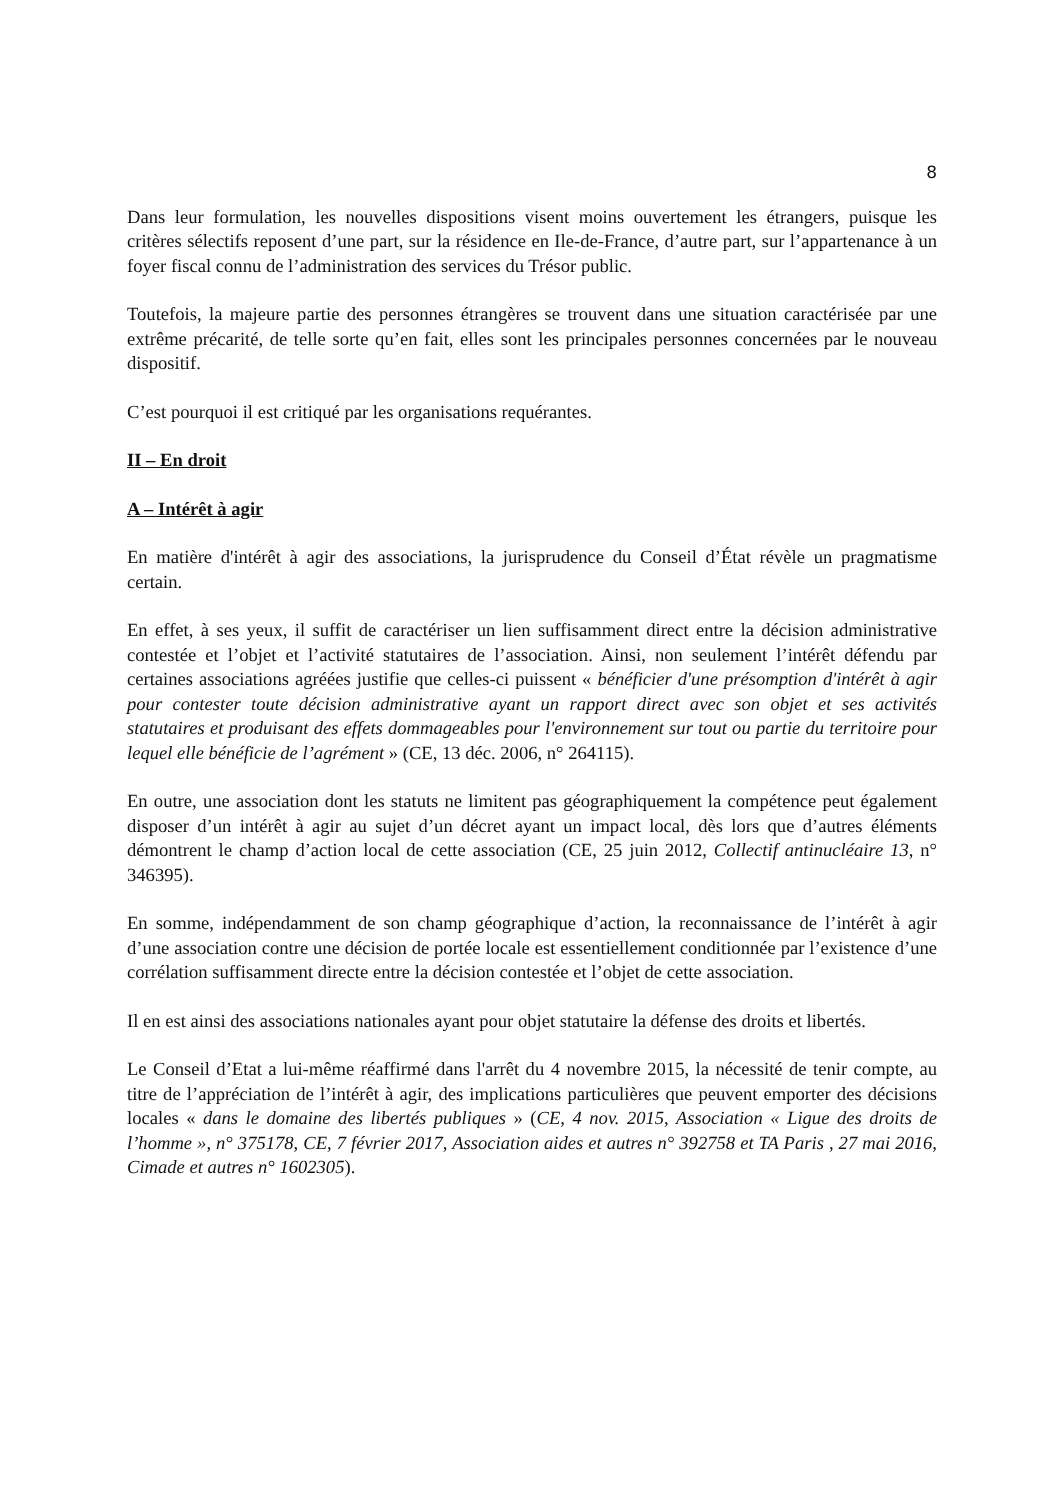8
Dans leur formulation, les nouvelles dispositions visent moins ouvertement les étrangers, puisque les critères sélectifs reposent d’une part, sur la résidence en Ile-de-France, d’autre part, sur l’appartenance à un foyer fiscal connu de l’administration des services du Trésor public.
Toutefois, la majeure partie des personnes étrangères se trouvent dans une situation caractérisée par une extrême précarité, de telle sorte qu’en fait, elles sont les principales personnes concernées par le nouveau dispositif.
C’est pourquoi il est critiqué par les organisations requérantes.
II – En droit
A – Intérêt à agir
En matière d'intérêt à agir des associations, la jurisprudence du Conseil d’État révèle un pragmatisme certain.
En effet, à ses yeux, il suffit de caractériser un lien suffisamment direct entre la décision administrative contestée et l’objet et l’activité statutaires de l’association. Ainsi, non seulement l’intérêt défendu par certaines associations agréées justifie que celles-ci puissent « bénéficier d'une présomption d'intérêt à agir pour contester toute décision administrative ayant un rapport direct avec son objet et ses activités statutaires et produisant des effets dommageables pour l'environnement sur tout ou partie du territoire pour lequel elle bénéficie de l’agrément » (CE, 13 déc. 2006, n° 264115).
En outre, une association dont les statuts ne limitent pas géographiquement la compétence peut également disposer d’un intérêt à agir au sujet d’un décret ayant un impact local, dès lors que d’autres éléments démontrent le champ d’action local de cette association (CE, 25 juin 2012, Collectif antinucléaire 13, n° 346395).
En somme, indépendamment de son champ géographique d’action, la reconnaissance de l’intérêt à agir d’une association contre une décision de portée locale est essentiellement conditionnée par l’existence d’une corrélation suffisamment directe entre la décision contestée et l’objet de cette association.
Il en est ainsi des associations nationales ayant pour objet statutaire la défense des droits et libertés.
Le Conseil d’Etat a lui-même réaffirmé dans l'arrêt du 4 novembre 2015, la nécessité de tenir compte, au titre de l’appréciation de l’intérêt à agir, des implications particulières que peuvent emporter des décisions locales « dans le domaine des libertés publiques » (CE, 4 nov. 2015, Association « Ligue des droits de l’homme », n° 375178, CE, 7 février 2017, Association aides et autres n° 392758 et TA Paris , 27 mai 2016, Cimade et autres n° 1602305).